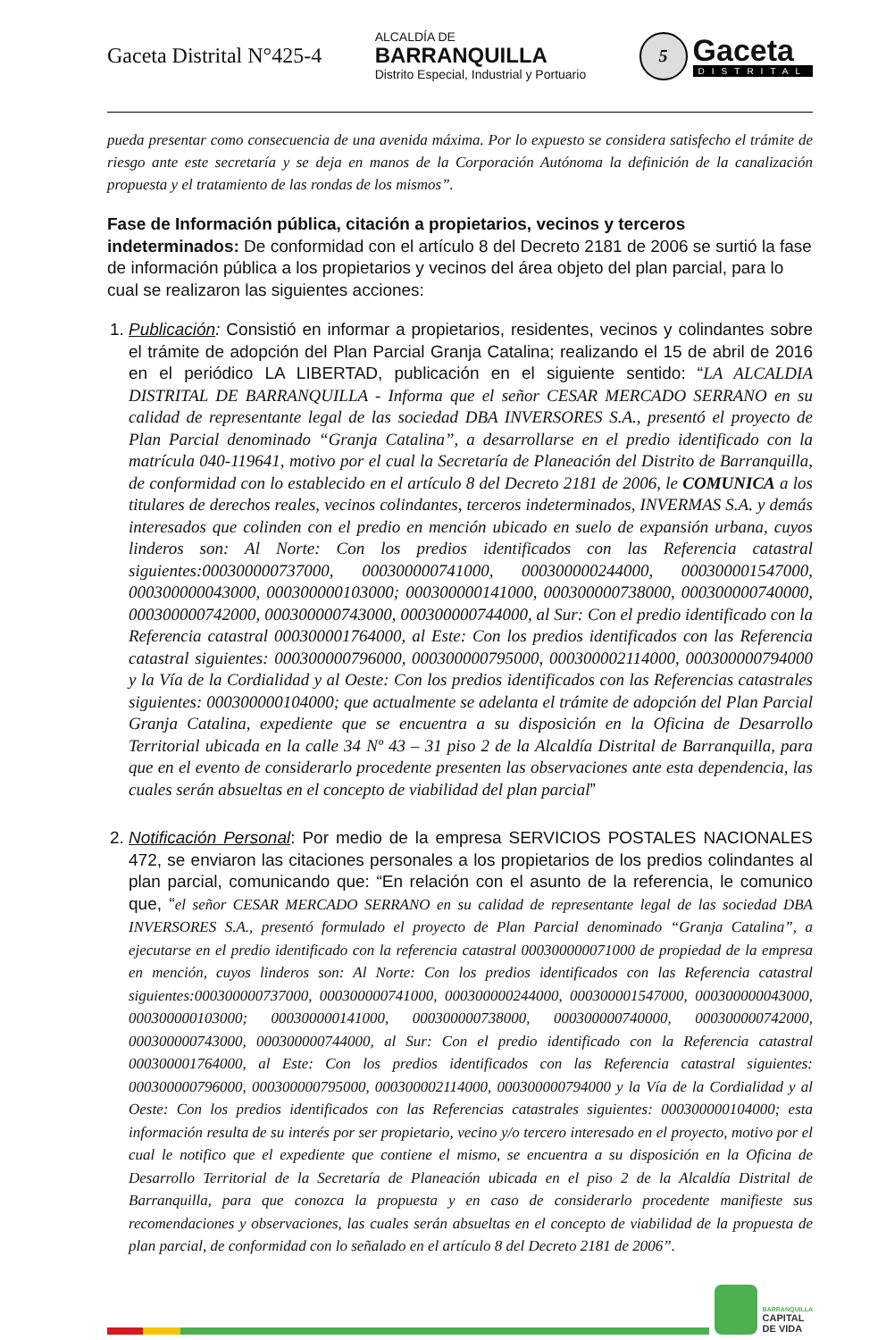Gaceta Distrital N°425-4
ALCALDÍA DE
BARRANQUILLA
Distrito Especial, Industrial y Portuario
5
Gaceta
DISTRITAL
pueda presentar como consecuencia de una avenida máxima. Por lo expuesto se considera satisfecho el trámite de riesgo ante este secretaría y se deja en manos de la Corporación Autónoma la definición de la canalización propuesta y el tratamiento de las rondas de los mismos”.
Fase de Información pública, citación a propietarios, vecinos y terceros indeterminados: De conformidad con el artículo 8 del Decreto 2181 de 2006 se surtió la fase de información pública a los propietarios y vecinos del área objeto del plan parcial, para lo cual se realizaron las siguientes acciones:
1. Publicación: Consistió en informar a propietarios, residentes, vecinos y colindantes sobre el trámite de adopción del Plan Parcial Granja Catalina; realizando el 15 de abril de 2016 en el periódico LA LIBERTAD, publicación en el siguiente sentido: “LA ALCALDIA DISTRITAL DE BARRANQUILLA - Informa que el señor CESAR MERCADO SERRANO en su calidad de representante legal de las sociedad DBA INVERSORES S.A., presentó el proyecto de Plan Parcial denominado “Granja Catalina”, a desarrollarse en el predio identificado con la matrícula 040-119641, motivo por el cual la Secretaría de Planeación del Distrito de Barranquilla, de conformidad con lo establecido en el artículo 8 del Decreto 2181 de 2006, le COMUNICA a los titulares de derechos reales, vecinos colindantes, terceros indeterminados, INVERMAS S.A. y demás interesados que colinden con el predio en mención ubicado en suelo de expansión urbana, cuyos linderos son: Al Norte: Con los predios identificados con las Referencia catastral siguientes:000300000737000, 000300000741000, 000300000244000, 000300001547000, 000300000043000, 000300000103000; 000300000141000, 000300000738000, 000300000740000, 000300000742000, 000300000743000, 000300000744000, al Sur: Con el predio identificado con la Referencia catastral 000300001764000, al Este: Con los predios identificados con las Referencia catastral siguientes: 000300000796000, 000300000795000, 000300002114000, 000300000794000 y la Vía de la Cordialidad y al Oeste: Con los predios identificados con las Referencias catastrales siguientes: 000300000104000; que actualmente se adelanta el trámite de adopción del Plan Parcial Granja Catalina, expediente que se encuentra a su disposición en la Oficina de Desarrollo Territorial ubicada en la calle 34 Nº 43 – 31 piso 2 de la Alcaldía Distrital de Barranquilla, para que en el evento de considerarlo procedente presenten las observaciones ante esta dependencia, las cuales serán absueltas en el concepto de viabilidad del plan parcial”
2. Notificación Personal: Por medio de la empresa SERVICIOS POSTALES NACIONALES 472, se enviaron las citaciones personales a los propietarios de los predios colindantes al plan parcial, comunicando que: “En relación con el asunto de la referencia, le comunico que, “el señor CESAR MERCADO SERRANO en su calidad de representante legal de las sociedad DBA INVERSORES S.A., presentó formulado el proyecto de Plan Parcial denominado “Granja Catalina”, a ejecutarse en el predio identificado con la referencia catastral 000300000071000 de propiedad de la empresa en mención, cuyos linderos son: Al Norte: Con los predios identificados con las Referencia catastral siguientes:000300000737000, 000300000741000, 000300000244000, 000300001547000, 000300000043000, 000300000103000; 000300000141000, 000300000738000, 000300000740000, 000300000742000, 000300000743000, 000300000744000, al Sur: Con el predio identificado con la Referencia catastral 000300001764000, al Este: Con los predios identificados con las Referencia catastral siguientes: 000300000796000, 000300000795000, 000300002114000, 000300000794000 y la Vía de la Cordialidad y al Oeste: Con los predios identificados con las Referencias catastrales siguientes: 000300000104000; esta información resulta de su interés por ser propietario, vecino y/o tercero interesado en el proyecto, motivo por el cual le notifico que el expediente que contiene el mismo, se encuentra a su disposición en la Oficina de Desarrollo Territorial de la Secretaría de Planeación ubicada en el piso 2 de la Alcaldía Distrital de Barranquilla, para que conozca la propuesta y en caso de considerarlo procedente manifieste sus recomendaciones y observaciones, las cuales serán absueltas en el concepto de viabilidad de la propuesta de plan parcial, de conformidad con lo señalado en el artículo 8 del Decreto 2181 de 2006”.
BARRANQUILLA
CAPITAL
DE VIDA